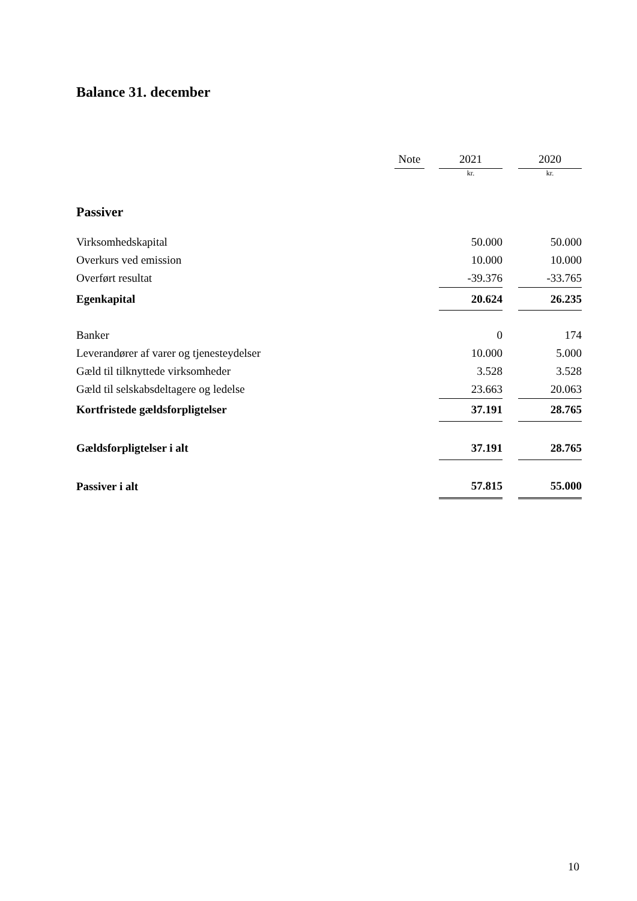Balance 31. december
| | Note | | 2021 | | 2020 |
| --- | --- | --- | --- | --- | --- |
| | | | kr. | | kr. |
| Passiver | | | | | |
| Virksomhedskapital | | | 50.000 | | 50.000 |
| Overkurs ved emission | | | 10.000 | | 10.000 |
| Overført resultat | | | -39.376 | | -33.765 |
| Egenkapital | | | 20.624 | | 26.235 |
| Banker | | | 0 | | 174 |
| Leverandører af varer og tjenesteydelser | | | 10.000 | | 5.000 |
| Gæld til tilknyttede virksomheder | | | 3.528 | | 3.528 |
| Gæld til selskabsdeltagere og ledelse | | | 23.663 | | 20.063 |
| Kortfristede gældsforpligtelser | | | 37.191 | | 28.765 |
| Gældsforpligtelser i alt | | | 37.191 | | 28.765 |
| Passiver i alt | | | 57.815 | | 55.000 |
10